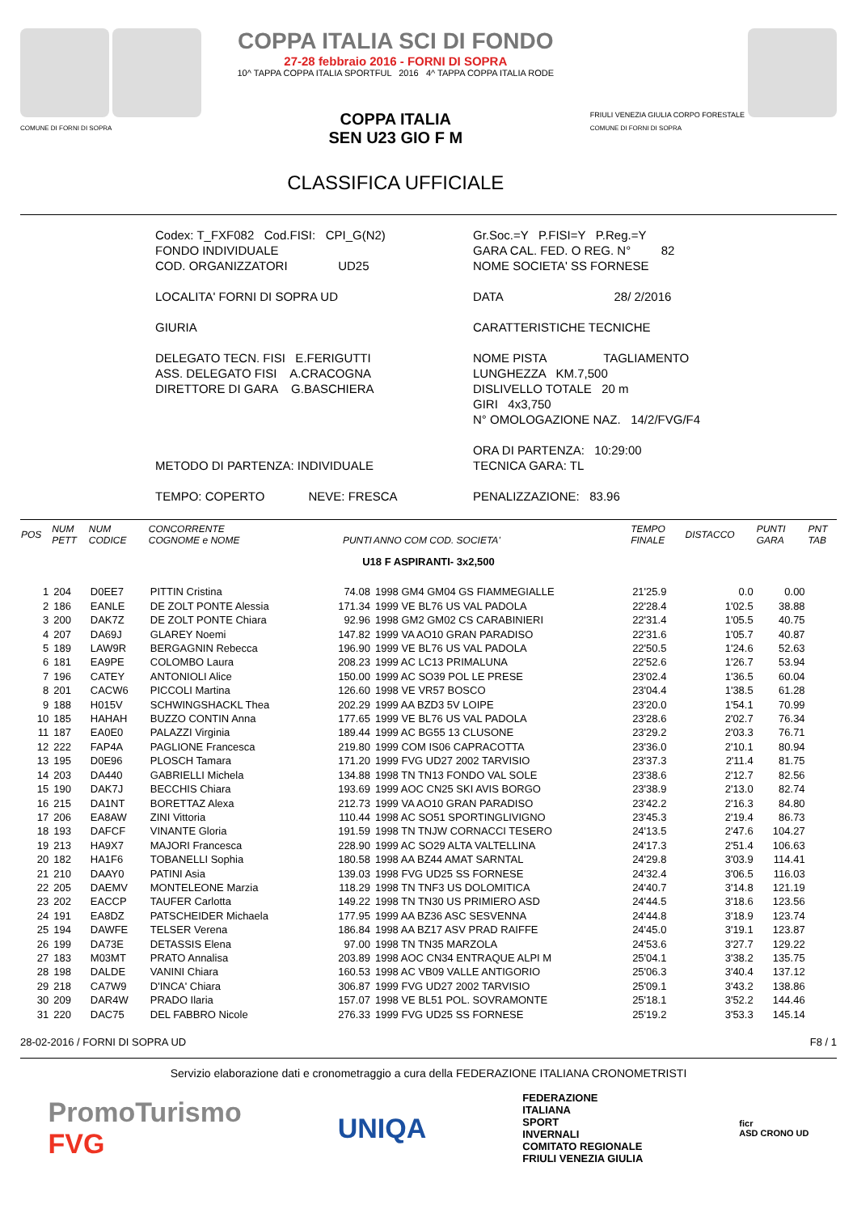COMUNE DI FORNI DI SOPRA
COPPA ITALIA SCI DI FONDO
27-28 febbraio 2016 - FORNI DI SOPRA
10^ TAPPA COPPA ITALIA SPORTFUL 2016 4^ TAPPA COPPA ITALIA RODE
COPPA ITALIA
SEN U23 GIO F M
CLASSIFICA UFFICIALE
FRIULI VENEZIA GIULIA CORPO FORESTALE
COMUNE DI FORNI DI SOPRA
Codex: T_FXF082 Cod.FISI: CPI_G(N2)
FONDO INDIVIDUALE
COD. ORGANIZZATORI UD25
LOCALITA' FORNI DI SOPRA UD
GIURIA
DELEGATO TECN. FISI E.FERIGUTTI
ASS. DELEGATO FISI A.CRACOGNA
DIRETTORE DI GARA G.BASCHIERA
METODO DI PARTENZA: INDIVIDUALE
TEMPO: COPERTO NEVE: FRESCA
Gr.Soc.=Y P.FISI=Y P.Reg.=Y
GARA CAL. FED. O REG. N° 82
NOME SOCIETA' SS FORNESE
DATA 28/ 2/2016
CARATTERISTICHE TECNICHE
NOME PISTA TAGLIAMENTO
LUNGHEZZA KM.7,500
DISLIVELLO TOTALE 20 m
GIRI 4x3,750
N° OMOLOGAZIONE NAZ. 14/2/FVG/F4
ORA DI PARTENZA: 10:29:00
TECNICA GARA: TL
PENALIZZAZIONE: 83.96
| POS | NUM PETT | NUM CODICE | CONCORRENTE COGNOME e NOME | PUNTI | ANNO COM COD. SOCIETA' | TEMPO FINALE | DISTACCO | PUNTI GARA | PNT TAB |
| --- | --- | --- | --- | --- | --- | --- | --- | --- | --- |
| U18 F ASPIRANTI- 3x2,500 | | | | | | | | | |
| 1 | 204 | D0EE7 | PITTIN Cristina | 74.08 | 1998 GM4 GM04 GS FIAMMEGIALLE | 21'25.9 | 0.0 | 0.00 | |
| 2 | 186 | EANLE | DE ZOLT PONTE Alessia | 171.34 | 1999 VE BL76 US VAL PADOLA | 22'28.4 | 1'02.5 | 38.88 | |
| 3 | 200 | DAK7Z | DE ZOLT PONTE Chiara | 92.96 | 1998 GM2 GM02 CS CARABINIERI | 22'31.4 | 1'05.5 | 40.75 | |
| 4 | 207 | DA69J | GLAREY Noemi | 147.82 | 1999 VA AO10 GRAN PARADISO | 22'31.6 | 1'05.7 | 40.87 | |
| 5 | 189 | LAW9R | BERGAGNIN Rebecca | 196.90 | 1999 VE BL76 US VAL PADOLA | 22'50.5 | 1'24.6 | 52.63 | |
| 6 | 181 | EA9PE | COLOMBO Laura | 208.23 | 1999 AC LC13 PRIMALUNA | 22'52.6 | 1'26.7 | 53.94 | |
| 7 | 196 | CATEY | ANTONIOLI Alice | 150.00 | 1999 AC SO39 POL LE PRESE | 23'02.4 | 1'36.5 | 60.04 | |
| 8 | 201 | CACW6 | PICCOLI Martina | 126.60 | 1998 VE VR57 BOSCO | 23'04.4 | 1'38.5 | 61.28 | |
| 9 | 188 | H015V | SCHWINGSHACKL Thea | 202.29 | 1999 AA BZD3 5V LOIPE | 23'20.0 | 1'54.1 | 70.99 | |
| 10 | 185 | HAHAH | BUZZO CONTIN Anna | 177.65 | 1999 VE BL76 US VAL PADOLA | 23'28.6 | 2'02.7 | 76.34 | |
| 11 | 187 | EA0E0 | PALAZZI Virginia | 189.44 | 1999 AC BG55 13 CLUSONE | 23'29.2 | 2'03.3 | 76.71 | |
| 12 | 222 | FAP4A | PAGLIONE Francesca | 219.80 | 1999 COM IS06 CAPRACOTTA | 23'36.0 | 2'10.1 | 80.94 | |
| 13 | 195 | D0E96 | PLOSCH Tamara | 171.20 | 1999 FVG UD27 2002 TARVISIO | 23'37.3 | 2'11.4 | 81.75 | |
| 14 | 203 | DA440 | GABRIELLI Michela | 134.88 | 1998 TN TN13 FONDO VAL SOLE | 23'38.6 | 2'12.7 | 82.56 | |
| 15 | 190 | DAK7J | BECCHIS Chiara | 193.69 | 1999 AOC CN25 SKI AVIS BORGO | 23'38.9 | 2'13.0 | 82.74 | |
| 16 | 215 | DA1NT | BORETTAZ Alexa | 212.73 | 1999 VA AO10 GRAN PARADISO | 23'42.2 | 2'16.3 | 84.80 | |
| 17 | 206 | EA8AW | ZINI Vittoria | 110.44 | 1998 AC SO51 SPORTINGLIVIGNO | 23'45.3 | 2'19.4 | 86.73 | |
| 18 | 193 | DAFCF | VINANTE Gloria | 191.59 | 1998 TN TNJW CORNACCI TESERO | 24'13.5 | 2'47.6 | 104.27 | |
| 19 | 213 | HA9X7 | MAJORI Francesca | 228.90 | 1999 AC SO29 ALTA VALTELLINA | 24'17.3 | 2'51.4 | 106.63 | |
| 20 | 182 | HA1F6 | TOBANELLI Sophia | 180.58 | 1998 AA BZ44 AMAT SARNTAL | 24'29.8 | 3'03.9 | 114.41 | |
| 21 | 210 | DAAY0 | PATINI Asia | 139.03 | 1998 FVG UD25 SS FORNESE | 24'32.4 | 3'06.5 | 116.03 | |
| 22 | 205 | DAEMV | MONTELEONE Marzia | 118.29 | 1998 TN TNF3 US DOLOMITICA | 24'40.7 | 3'14.8 | 121.19 | |
| 23 | 202 | EACCP | TAUFER Carlotta | 149.22 | 1998 TN TN30 US PRIMIERO ASD | 24'44.5 | 3'18.6 | 123.56 | |
| 24 | 191 | EA8DZ | PATSCHEIDER Michaela | 177.95 | 1999 AA BZ36 ASC SESVENNA | 24'44.8 | 3'18.9 | 123.74 | |
| 25 | 194 | DAWFE | TELSER Verena | 186.84 | 1998 AA BZ17 ASV PRAD RAIFFE | 24'45.0 | 3'19.1 | 123.87 | |
| 26 | 199 | DA73E | DETASSIS Elena | 97.00 | 1998 TN TN35 MARZOLA | 24'53.6 | 3'27.7 | 129.22 | |
| 27 | 183 | M03MT | PRATO Annalisa | 203.89 | 1998 AOC CN34 ENTRAQUE ALPI M | 25'04.1 | 3'38.2 | 135.75 | |
| 28 | 198 | DALDE | VANINI Chiara | 160.53 | 1998 AC VB09 VALLE ANTIGORIO | 25'06.3 | 3'40.4 | 137.12 | |
| 29 | 218 | CA7W9 | D'INCA' Chiara | 306.87 | 1999 FVG UD27 2002 TARVISIO | 25'09.1 | 3'43.2 | 138.86 | |
| 30 | 209 | DAR4W | PRADO Ilaria | 157.07 | 1998 VE BL51 POL. SOVRAMONTE | 25'18.1 | 3'52.2 | 144.46 | |
| 31 | 220 | DAC75 | DEL FABBRO Nicole | 276.33 | 1999 FVG UD25 SS FORNESE | 25'19.2 | 3'53.3 | 145.14 | |
28-02-2016 / FORNI DI SOPRA UD F8 / 1
Servizio elaborazione dati e cronometraggio a cura della FEDERAZIONE ITALIANA CRONOMETRISTI
PromoTurismo
FVG UNIQA FEDERAZIONE
ITALIANA
SPORT
INVERNALI
COMITATO REGIONALE
FRIULI VENEZIA GIULIA ficr
ASD CRONO UD